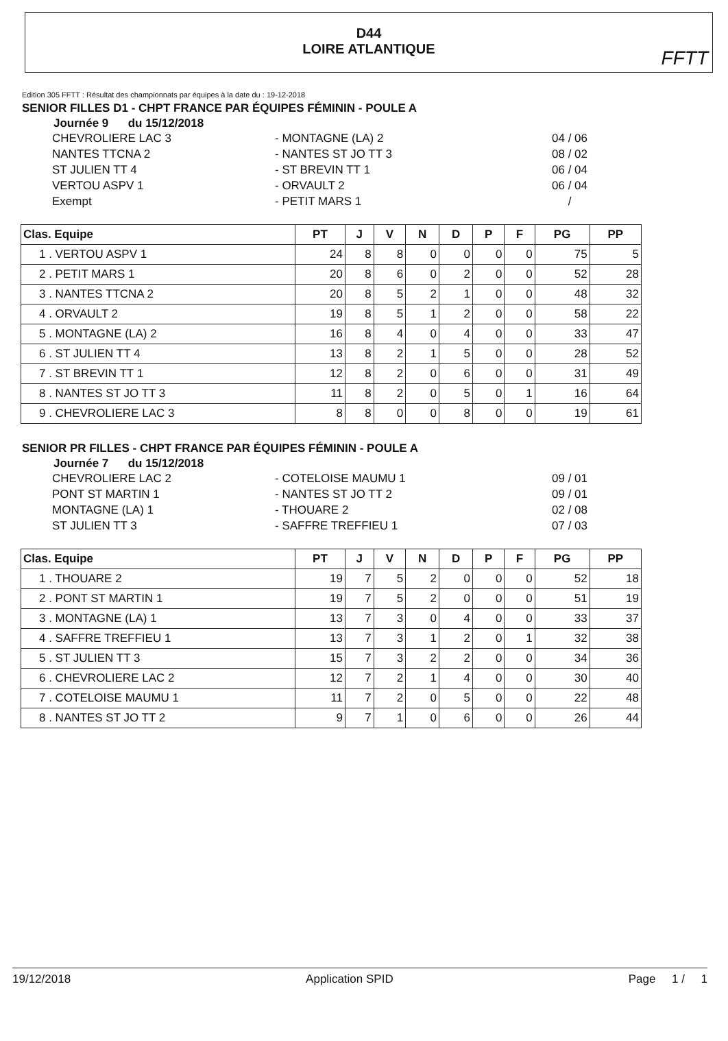D44
LOIRE ATLANTIQUE
FFTT
Edition 305 FFTT : Résultat des championnats par équipes à la date du : 19-12-2018
SENIOR FILLES D1 - CHPT FRANCE PAR ÉQUIPES FÉMININ - POULE A
Journée 9 du 15/12/2018
CHEVROLIERE LAC 3
- MONTAGNE (LA) 2
04 / 06
NANTES TTCNA 2
- NANTES ST JO TT 3
08 / 02
ST JULIEN TT 4
- ST BREVIN TT 1
06 / 04
VERTOU ASPV 1
- ORVAULT 2
06 / 04
Exempt
- PETIT MARS 1
/
| Clas. Equipe | PT | J | V | N | D | P | F | PG | PP |
| --- | --- | --- | --- | --- | --- | --- | --- | --- | --- |
| 1 . VERTOU ASPV 1 | 24 | 8 | 8 | 0 | 0 | 0 | 0 | 75 | 5 |
| 2 . PETIT MARS 1 | 20 | 8 | 6 | 0 | 2 | 0 | 0 | 52 | 28 |
| 3 . NANTES TTCNA 2 | 20 | 8 | 5 | 2 | 1 | 0 | 0 | 48 | 32 |
| 4 . ORVAULT 2 | 19 | 8 | 5 | 1 | 2 | 0 | 0 | 58 | 22 |
| 5 . MONTAGNE (LA) 2 | 16 | 8 | 4 | 0 | 4 | 0 | 0 | 33 | 47 |
| 6 . ST JULIEN TT 4 | 13 | 8 | 2 | 1 | 5 | 0 | 0 | 28 | 52 |
| 7 . ST BREVIN TT 1 | 12 | 8 | 2 | 0 | 6 | 0 | 0 | 31 | 49 |
| 8 . NANTES ST JO TT 3 | 11 | 8 | 2 | 0 | 5 | 0 | 1 | 16 | 64 |
| 9 . CHEVROLIERE LAC 3 | 8 | 8 | 0 | 0 | 8 | 0 | 0 | 19 | 61 |
SENIOR PR FILLES - CHPT FRANCE PAR ÉQUIPES FÉMININ - POULE A
Journée 7 du 15/12/2018
CHEVROLIERE LAC 2
- COTELOISE MAUMU 1
09 / 01
PONT ST MARTIN 1
- NANTES ST JO TT 2
09 / 01
MONTAGNE (LA) 1
- THOUARE 2
02 / 08
ST JULIEN TT 3
- SAFFRE TREFFIEU 1
07 / 03
| Clas. Equipe | PT | J | V | N | D | P | F | PG | PP |
| --- | --- | --- | --- | --- | --- | --- | --- | --- | --- |
| 1 . THOUARE 2 | 19 | 7 | 5 | 2 | 0 | 0 | 0 | 52 | 18 |
| 2 . PONT ST MARTIN 1 | 19 | 7 | 5 | 2 | 0 | 0 | 0 | 51 | 19 |
| 3 . MONTAGNE (LA) 1 | 13 | 7 | 3 | 0 | 4 | 0 | 0 | 33 | 37 |
| 4 . SAFFRE TREFFIEU 1 | 13 | 7 | 3 | 1 | 2 | 0 | 1 | 32 | 38 |
| 5 . ST JULIEN TT 3 | 15 | 7 | 3 | 2 | 2 | 0 | 0 | 34 | 36 |
| 6 . CHEVROLIERE LAC 2 | 12 | 7 | 2 | 1 | 4 | 0 | 0 | 30 | 40 |
| 7 . COTELOISE MAUMU 1 | 11 | 7 | 2 | 0 | 5 | 0 | 0 | 22 | 48 |
| 8 . NANTES ST JO TT 2 | 9 | 7 | 1 | 0 | 6 | 0 | 0 | 26 | 44 |
19/12/2018 Application SPID Page 1 / 1